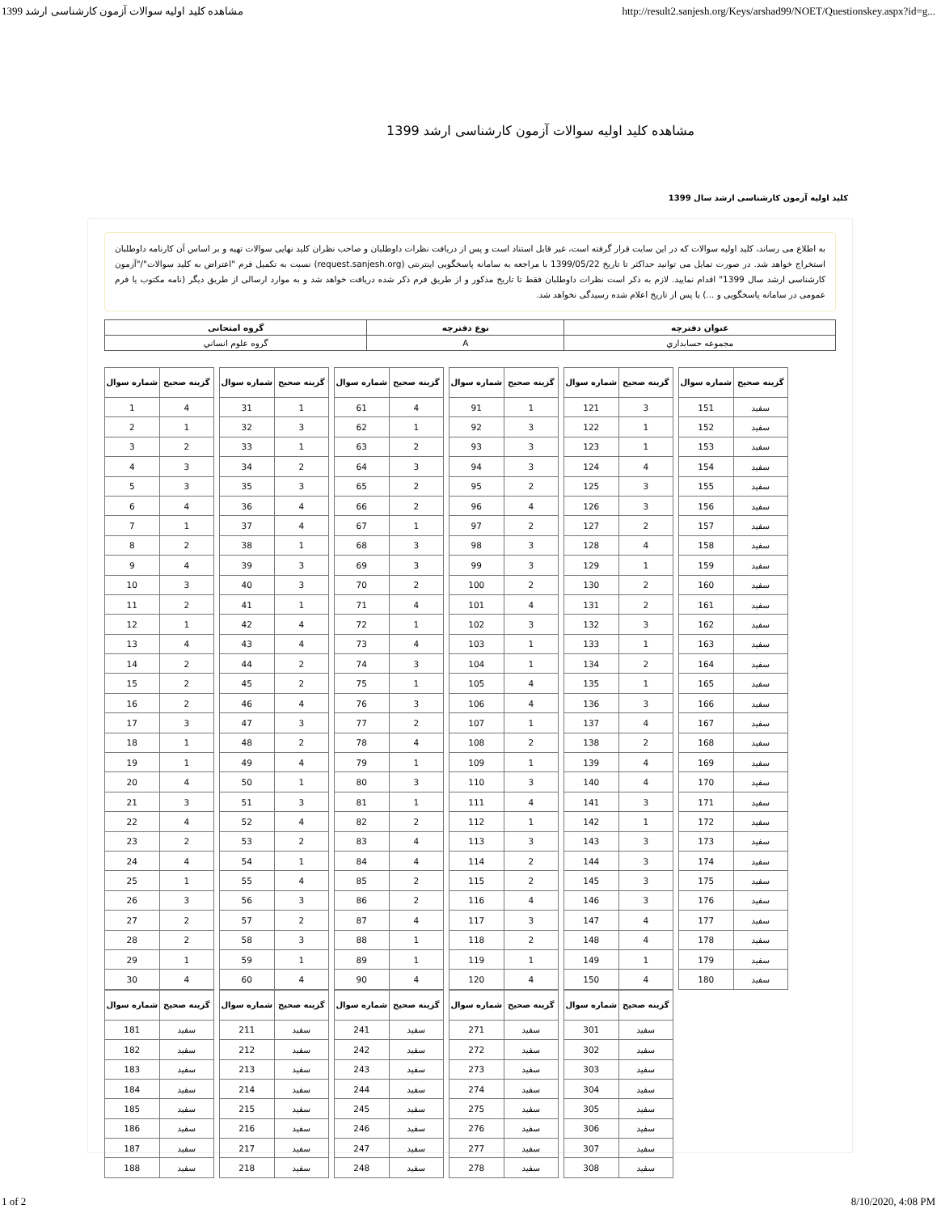1399 مشاهده کلید اولیه سوالات آزمون کارشناسی ارشد http://result2.sanjesh.org/Keys/arshad99/NOET/Questionskey.aspx?id=g...
مشاهده کلید اولیه سوالات آزمون کارشناسی ارشد 1399
کلید اولیه آزمون کارشناسی ارشد سال 1399
به اطلاع می رساند، کلید اولیه سوالات که در این سایت قرار گرفته است، غیر قابل استناد است و پس از دریافت نظرات داوطلبان و صاحب نظران کلید نهایی سوالات تهیه و بر اساس آن کارنامه داوطلبان استخراج خواهد شد. در صورت تمایل می توانید حداکثر تا تاریخ 1399/05/22 با مراجعه به سامانه پاسخگویی اینترنتی (request.sanjesh.org) نسبت به تکمیل فرم "اعتراض به کلید سوالات"/"آزمون کارشناسی ارشد سال 1399" اقدام نمایید. لازم به ذکر است نظرات داوطلبان فقط تا تاریخ مذکور و از طریق فرم ذکر شده دریافت خواهد شد و به موارد ارسالی از طریق دیگر (نامه مکتوب یا فرم عمومی در سامانه پاسخگویی و ...) یا پس از تاریخ اعلام شده رسیدگی نخواهد شد.
| عنوان دفترچه | نوع دفترچه | گروه امتحانی |
| --- | --- | --- |
| مجموعه حسابداري | A | گروه علوم انساني |
| شماره سوال | گزینه صحیح |
| --- | --- |
| 1 | 4 |
| 2 | 1 |
| 3 | 2 |
| 4 | 3 |
| 5 | 3 |
| 6 | 4 |
| 7 | 1 |
| 8 | 2 |
| 9 | 4 |
| 10 | 3 |
| 11 | 2 |
| 12 | 1 |
| 13 | 4 |
| 14 | 2 |
| 15 | 2 |
| 16 | 2 |
| 17 | 3 |
| 18 | 1 |
| 19 | 1 |
| 20 | 4 |
| 21 | 3 |
| 22 | 4 |
| 23 | 2 |
| 24 | 4 |
| 25 | 1 |
| 26 | 3 |
| 27 | 2 |
| 28 | 2 |
| 29 | 1 |
| 30 | 4 |
| شماره سوال | گزینه صحیح |
| --- | --- |
| 31 | 1 |
| 32 | 3 |
| 33 | 1 |
| 34 | 2 |
| 35 | 3 |
| 36 | 4 |
| 37 | 4 |
| 38 | 1 |
| 39 | 3 |
| 40 | 3 |
| 41 | 1 |
| 42 | 4 |
| 43 | 4 |
| 44 | 2 |
| 45 | 2 |
| 46 | 4 |
| 47 | 3 |
| 48 | 2 |
| 49 | 4 |
| 50 | 1 |
| 51 | 3 |
| 52 | 4 |
| 53 | 2 |
| 54 | 1 |
| 55 | 4 |
| 56 | 3 |
| 57 | 2 |
| 58 | 3 |
| 59 | 1 |
| 60 | 4 |
| شماره سوال | گزینه صحیح |
| --- | --- |
| 61 | 4 |
| 62 | 1 |
| 63 | 2 |
| 64 | 3 |
| 65 | 2 |
| 66 | 2 |
| 67 | 1 |
| 68 | 3 |
| 69 | 3 |
| 70 | 2 |
| 71 | 4 |
| 72 | 1 |
| 73 | 4 |
| 74 | 3 |
| 75 | 1 |
| 76 | 3 |
| 77 | 2 |
| 78 | 4 |
| 79 | 1 |
| 80 | 3 |
| 81 | 1 |
| 82 | 2 |
| 83 | 4 |
| 84 | 4 |
| 85 | 2 |
| 86 | 2 |
| 87 | 4 |
| 88 | 1 |
| 89 | 1 |
| 90 | 4 |
| شماره سوال | گزینه صحیح |
| --- | --- |
| 91 | 1 |
| 92 | 3 |
| 93 | 3 |
| 94 | 3 |
| 95 | 2 |
| 96 | 4 |
| 97 | 2 |
| 98 | 3 |
| 99 | 3 |
| 100 | 2 |
| 101 | 4 |
| 102 | 3 |
| 103 | 1 |
| 104 | 1 |
| 105 | 4 |
| 106 | 4 |
| 107 | 1 |
| 108 | 2 |
| 109 | 1 |
| 110 | 3 |
| 111 | 4 |
| 112 | 1 |
| 113 | 3 |
| 114 | 2 |
| 115 | 2 |
| 116 | 4 |
| 117 | 3 |
| 118 | 2 |
| 119 | 1 |
| 120 | 4 |
| شماره سوال | گزینه صحیح |
| --- | --- |
| 121 | 3 |
| 122 | 1 |
| 123 | 1 |
| 124 | 4 |
| 125 | 3 |
| 126 | 3 |
| 127 | 2 |
| 128 | 4 |
| 129 | 1 |
| 130 | 2 |
| 131 | 2 |
| 132 | 3 |
| 133 | 1 |
| 134 | 2 |
| 135 | 1 |
| 136 | 3 |
| 137 | 4 |
| 138 | 2 |
| 139 | 4 |
| 140 | 4 |
| 141 | 3 |
| 142 | 1 |
| 143 | 3 |
| 144 | 3 |
| 145 | 3 |
| 146 | 3 |
| 147 | 4 |
| 148 | 4 |
| 149 | 1 |
| 150 | 4 |
| شماره سوال | گزینه صحیح |
| --- | --- |
| 151 | سفید |
| 152 | سفید |
| 153 | سفید |
| 154 | سفید |
| 155 | سفید |
| 156 | سفید |
| 157 | سفید |
| 158 | سفید |
| 159 | سفید |
| 160 | سفید |
| 161 | سفید |
| 162 | سفید |
| 163 | سفید |
| 164 | سفید |
| 165 | سفید |
| 166 | سفید |
| 167 | سفید |
| 168 | سفید |
| 169 | سفید |
| 170 | سفید |
| 171 | سفید |
| 172 | سفید |
| 173 | سفید |
| 174 | سفید |
| 175 | سفید |
| 176 | سفید |
| 177 | سفید |
| 178 | سفید |
| 179 | سفید |
| 180 | سفید |
| شماره سوال | گزینه صحیح |
| --- | --- |
| 181 | سفید |
| 182 | سفید |
| 183 | سفید |
| 184 | سفید |
| 185 | سفید |
| 186 | سفید |
| 187 | سفید |
| 188 | سفید |
| شماره سوال | گزینه صحیح |
| --- | --- |
| 211 | سفید |
| 212 | سفید |
| 213 | سفید |
| 214 | سفید |
| 215 | سفید |
| 216 | سفید |
| 217 | سفید |
| 218 | سفید |
| شماره سوال | گزینه صحیح |
| --- | --- |
| 241 | سفید |
| 242 | سفید |
| 243 | سفید |
| 244 | سفید |
| 245 | سفید |
| 246 | سفید |
| 247 | سفید |
| 248 | سفید |
| شماره سوال | گزینه صحیح |
| --- | --- |
| 271 | سفید |
| 272 | سفید |
| 273 | سفید |
| 274 | سفید |
| 275 | سفید |
| 276 | سفید |
| 277 | سفید |
| 278 | سفید |
| شماره سوال | گزینه صحیح |
| --- | --- |
| 301 | سفید |
| 302 | سفید |
| 303 | سفید |
| 304 | سفید |
| 305 | سفید |
| 306 | سفید |
| 307 | سفید |
| 308 | سفید |
1 of 2 8/10/2020, 4:08 PM